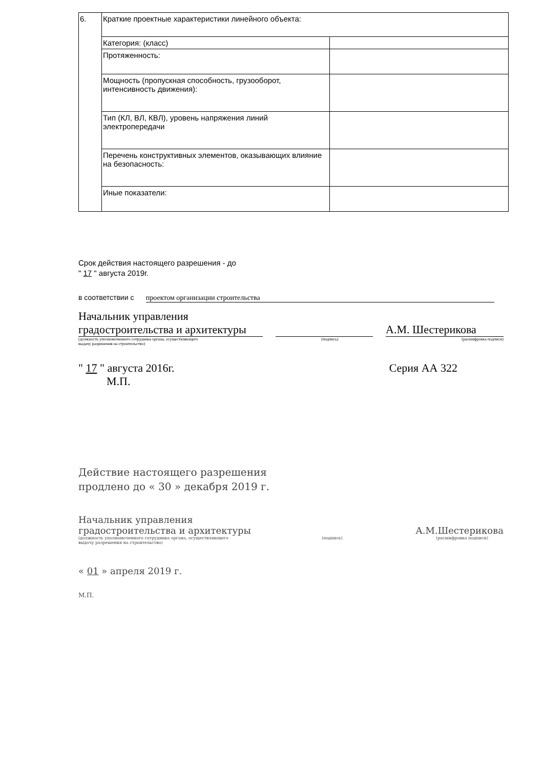| 6. | Краткие проектные характеристики линейного объекта: | |
| | Категория: (класс) | |
| | Протяженность: | |
| | Мощность (пропускная способность, грузооборот, интенсивность движения): | |
| | Тип (КЛ, ВЛ, КВЛ), уровень напряжения линий электропередачи | |
| | Перечень конструктивных элементов, оказывающих влияние на безопасность: | |
| | Иные показатели: | |
Срок действия настоящего разрешения - до
" 17 " августа 2019г.
в соответствии с проектом организации строительства
Начальник управления градостроительства и архитектуры
А.М. Шестерикова
(должность уполномоченного сотрудника органа, осуществляющего
выдачу разрешения на строительство) (подпись) (расшифровка подписи)
" 17 " августа 2016г.
М.П. Серия АА 322
Действие настоящего разрешения
продлено до « 30 » декабря 2019 г.
Начальник управления
градостроительства и архитектуры А.М.Шестерикова
(должность уполномоченного сотрудника органа, осуществляющего
выдачу разрешения на строительство) (подпись) (расшифровка подписи)
« 01 » апреля 2019 г.
М.П.